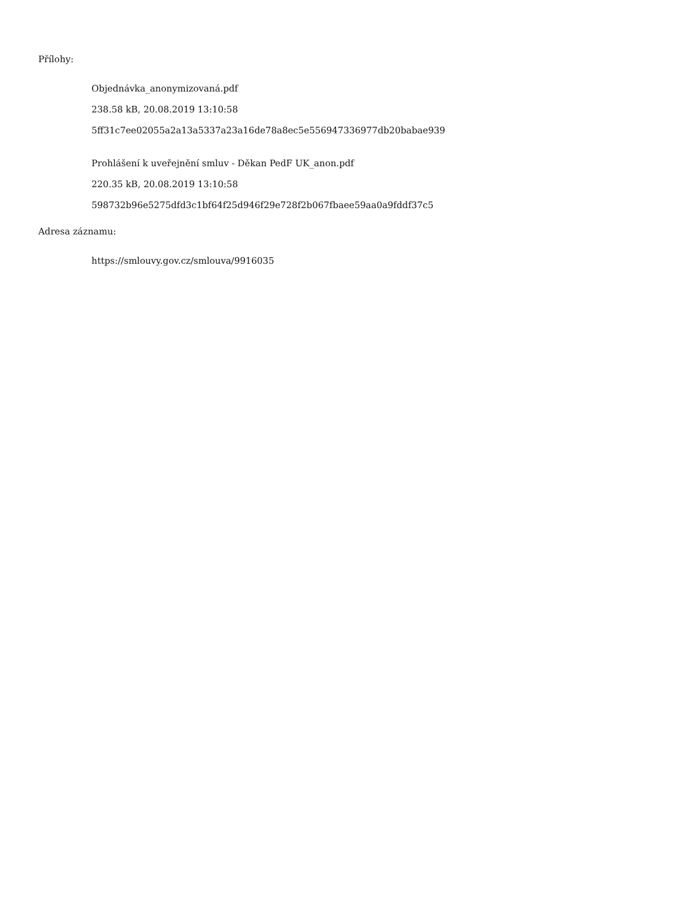Přílohy:
Objednávka_anonymizovaná.pdf
238.58 kB, 20.08.2019 13:10:58
5ff31c7ee02055a2a13a5337a23a16de78a8ec5e556947336977db20babae939
Prohlášení k uveřejnění smluv - Děkan PedF UK_anon.pdf
220.35 kB, 20.08.2019 13:10:58
598732b96e5275dfd3c1bf64f25d946f29e728f2b067fbaee59aa0a9fddf37c5
Adresa záznamu:
https://smlouvy.gov.cz/smlouva/9916035